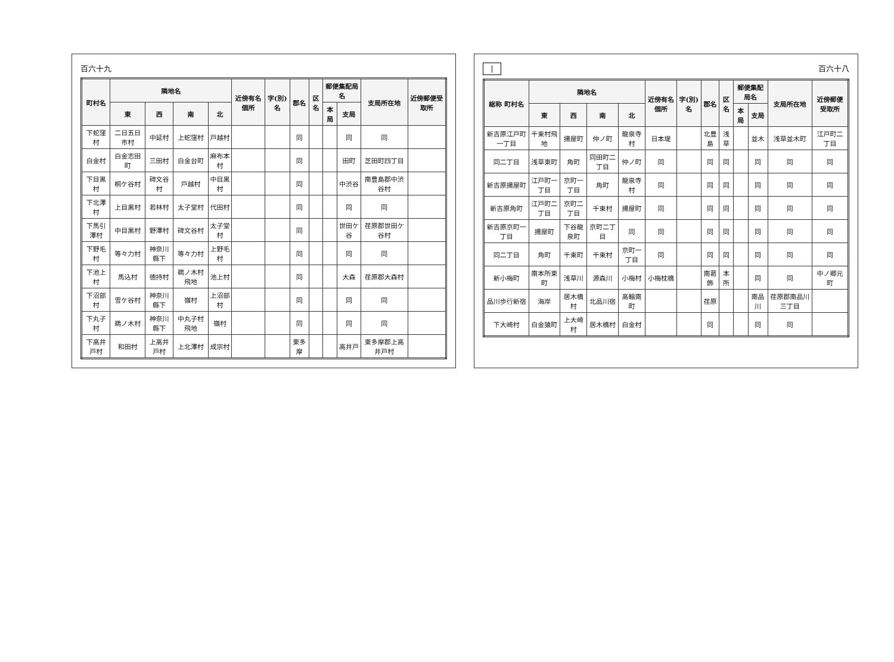丨 百六十八
| 総称 町村名 | 隣地名 | | | | 近傍有名個所 | 字(別)名 | 郡名 | 区名 | 郵便集配局名 | | 支局所在地 | 近傍郵便受取所 |
| --- | --- | --- | --- | --- | --- | --- | --- | --- | --- | --- | --- | --- |
| | 東 | 西 | 南 | 北 | | | | | 本局 | 支局 | | |
| 新吉原江戸町一丁目 | 千束村飛地 | 揚屋町 | 仲ノ町 | 龍泉寺村 | 日本堤 | | 北豊島 | 浅草 | | 並木 | 浅草並木町 | 江戸町二丁目 |
| 同二丁目 | 浅草東町 | 角町 | 同田町二丁目 | 仲ノ町 | 同 | | 同 | 同 | | 同 | 同 | 同 |
| 新吉原揚屋町 | 江戸町一丁目 | 京町一丁目 | 角町 | 龍泉寺村 | 同 | | 同 | 同 | | 同 | 同 | 同 |
| 新吉原角町 | 江戸町二丁目 | 京町二丁目 | 千束村 | 揚屋町 | 同 | | 同 | 同 | | 同 | 同 | 同 |
| 新吉原京町一丁目 | 揚屋町 | 下谷龍泉町 | 京町二丁目 | 同 | 同 | | 同 | 同 | | 同 | 同 | 同 |
| 同二丁目 | 角町 | 千束町 | 千束村 | 京町一丁目 | 同 | | 同 | 同 | | 同 | 同 | 同 |
| 新小梅町 | 南本所東町 | 浅草川 | 源森川 | 小梅村 | 小梅枕橋 | | 南葛飾 | 本所 | | 同 | 同 | 中ノ郷元町 |
| 品川歩行新宿 | 海岸 | 居木橋村 | 北品川宿 | 高輪南町 | | | 荏原 | | | 南品川 | 荏原郡南品川三丁目 | |
| 下大崎村 | 白金猿町 | 上大崎村 | 居木橋村 | 白金村 | | | 同 | | | 同 | 同 | |
百六十九
| 町村名 | 隣地名 | | | | 近傍有名個所 | 字(別)名 | 郡名 | 区名 | 郵便集配局名 | | 支局所在地 | 近傍郵便受取所 |
| --- | --- | --- | --- | --- | --- | --- | --- | --- | --- | --- | --- | --- |
| | 東 | 西 | 南 | 北 | | | | | 本局 | 支局 | | |
| 下蛇窪村 | 二日五日市村 | 中延村 | 上蛇窪村 | 戸越村 | | | 同 | | | 同 | 同 | |
| 白金村 | 白金志田町 | 三田村 | 白金台町 | 麻布本村 | | | 同 | | | 田町 | 芝田町四丁目 | |
| 下目黒村 | 桐ケ谷村 | 碑文谷村 | 戸越村 | 中目黒村 | | | 同 | | | 中渋谷 | 南豊島郡中渋谷村 | |
| 下北澤村 | 上目黒村 | 若林村 | 太子堂村 | 代田村 | | | 同 | | | 同 | 同 | |
| 下馬引澤村 | 中目黒村 | 野澤村 | 碑文谷村 | 太子堂村 | | | 同 | | | 世田ケ谷 | 荏原郡世田ケ谷村 | |
| 下野毛村 | 等々力村 | 神奈川縣下 | 等々力村 | 上野毛村 | | | 同 | | | 同 | 同 | |
| 下池上村 | 馬込村 | 徳持村 | 鵜ノ木村飛地 | 池上村 | | | 同 | | | 大森 | 荏原郡大森村 | |
| 下沼部村 | 雪ケ谷村 | 神奈川縣下 | 嶺村 | 上沼部村 | | | 同 | | | 同 | 同 | |
| 下丸子村 | 鵜ノ木村 | 神奈川縣下 | 中丸子村飛地 | 嶺村 | | | 同 | | | 同 | 同 | |
| 下高井戸村 | 和田村 | 上高井戸村 | 上北澤村 | 成宗村 | | | 東多摩 | | | 高井戸 | 東多摩郡上高井戸村 | |